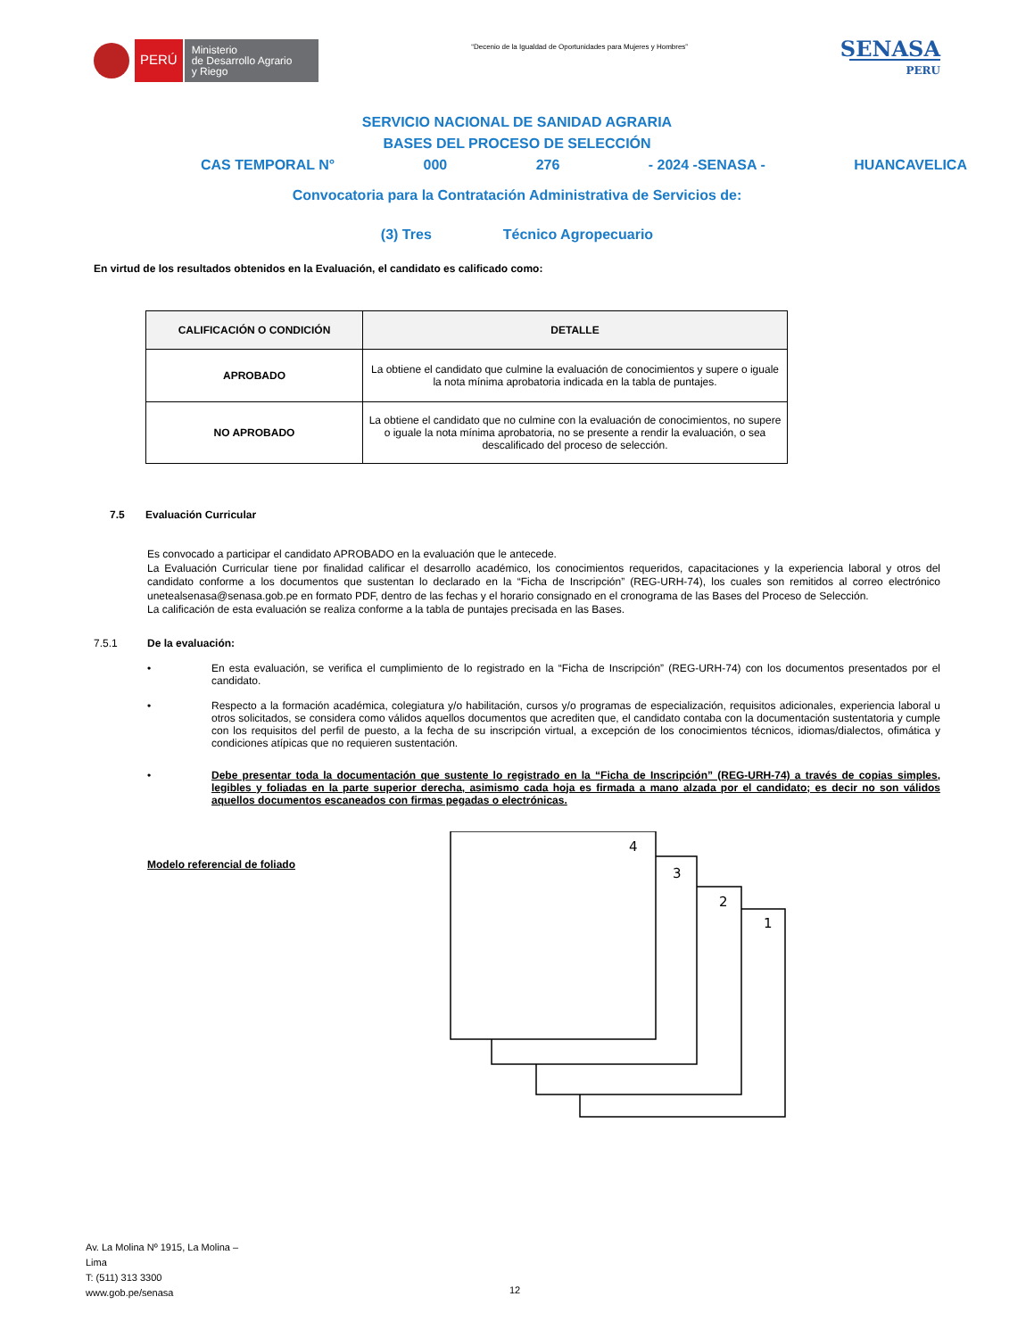PERÚ
Ministerio
de Desarrollo Agrario
y Riego
“Decenio de la Igualdad de Oportunidades para Mujeres y Hombres”
SENASA
PERU
SERVICIO NACIONAL DE SANIDAD AGRARIA
BASES DEL PROCESO DE SELECCIÓN
CAS TEMPORAL N° 000 276 - 2024 -SENASA - HUANCAVELICA
Convocatoria para la Contratación Administrativa de Servicios de:
(3) Tres Técnico Agropecuario
En virtud de los resultados obtenidos en la Evaluación, el candidato es calificado como:
| CALIFICACIÓN O CONDICIÓN | DETALLE |
| --- | --- |
| APROBADO | La obtiene el candidato que culmine la evaluación de conocimientos y supere o iguale la nota mínima aprobatoria indicada en la tabla de puntajes. |
| NO APROBADO | La obtiene el candidato que no culmine con la evaluación de conocimientos, no supere o iguale la nota mínima aprobatoria, no se presente a rendir la evaluación, o sea descalificado del proceso de selección. |
7.5 Evaluación Curricular
Es convocado a participar el candidato APROBADO en la evaluación que le antecede.
La Evaluación Curricular tiene por finalidad calificar el desarrollo académico, los conocimientos requeridos, capacitaciones y la experiencia laboral y otros del candidato conforme a los documentos que sustentan lo declarado en la “Ficha de Inscripción” (REG-URH-74), los cuales son remitidos al correo electrónico unetealsenasa@senasa.gob.pe en formato PDF, dentro de las fechas y el horario consignado en el cronograma de las Bases del Proceso de Selección.
La calificación de esta evaluación se realiza conforme a la tabla de puntajes precisada en las Bases.
7.5.1 De la evaluación:
• En esta evaluación, se verifica el cumplimiento de lo registrado en la “Ficha de Inscripción” (REG-URH-74) con los documentos presentados por el candidato.
• Respecto a la formación académica, colegiatura y/o habilitación, cursos y/o programas de especialización, requisitos adicionales, experiencia laboral u otros solicitados, se considera como válidos aquellos documentos que acrediten que, el candidato contaba con la documentación sustentatoria y cumple con los requisitos del perfil de puesto, a la fecha de su inscripción virtual, a excepción de los conocimientos técnicos, idiomas/dialectos, ofimática y condiciones atípicas que no requieren sustentación.
• Debe presentar toda la documentación que sustente lo registrado en la “Ficha de Inscripción” (REG-URH-74) a través de copias simples, legibles y foliadas en la parte superior derecha, asimismo cada hoja es firmada a mano alzada por el candidato; es decir no son válidos aquellos documentos escaneados con firmas pegadas o electrónicas.
Modelo referencial de foliado
4
3
2
1
Av. La Molina Nº 1915, La Molina –
Lima
T: (511) 313 3300
www.gob.pe/senasa
12